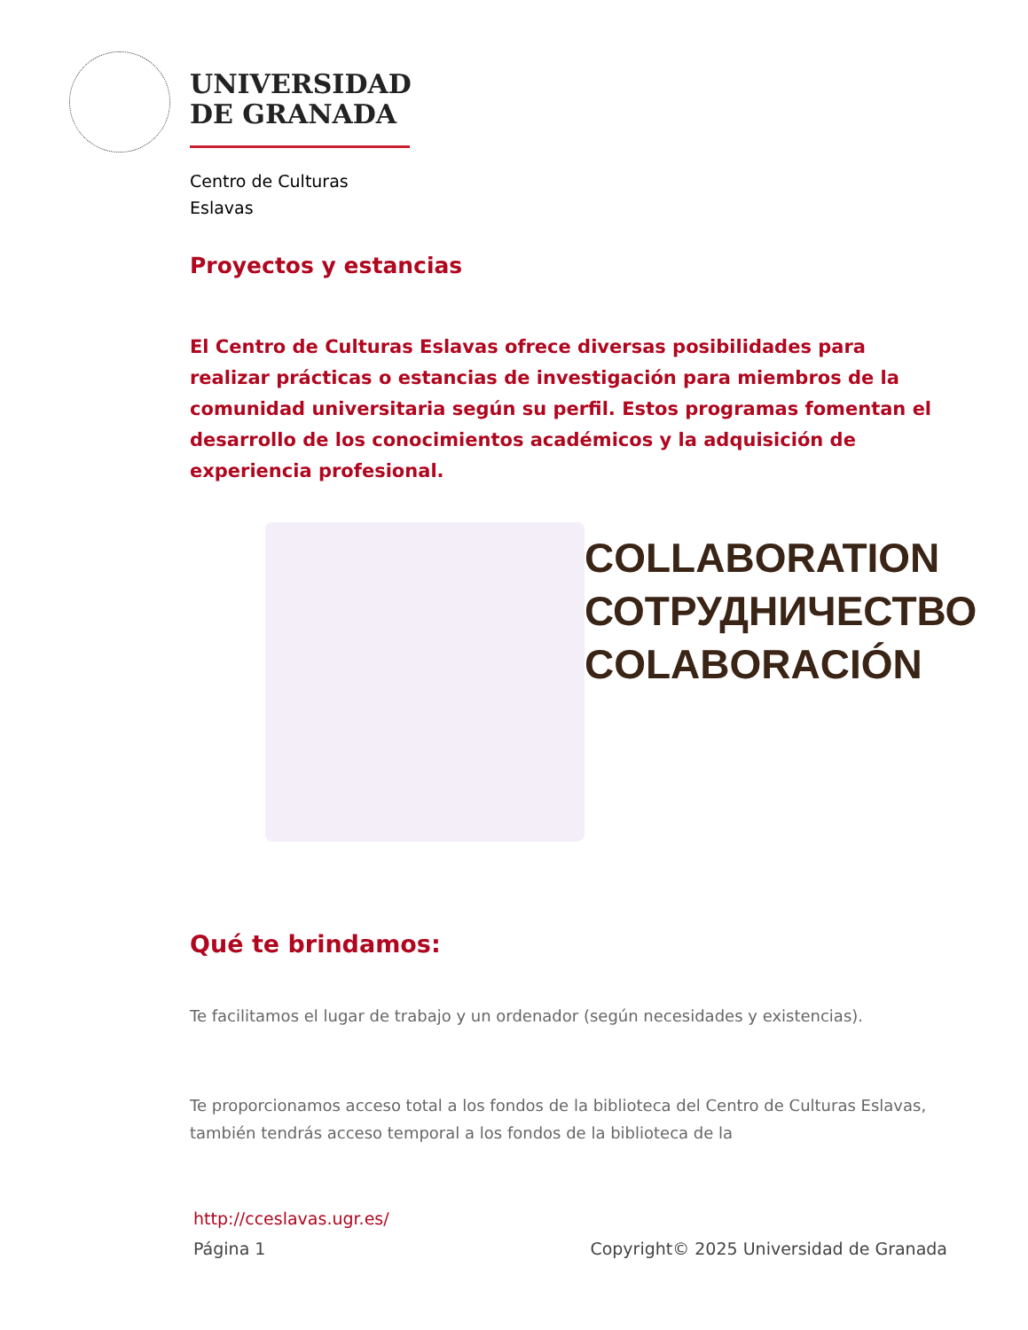UNIVERSIDAD
DE GRANADA
Centro de Culturas
Eslavas
Proyectos y estancias
El Centro de Culturas Eslavas ofrece diversas posibilidades para realizar prácticas o estancias de investigación para miembros de la comunidad universitaria según su perfil. Estos programas fomentan el desarrollo de los conocimientos académicos y la adquisición de experiencia profesional.
COLLABORATION
СОТРУДНИЧЕСТВО
COLABORACIÓN
Qué te brindamos:
Te facilitamos el lugar de trabajo y un ordenador (según necesidades y existencias).
Te proporcionamos acceso total a los fondos de la biblioteca del Centro de Culturas Eslavas, también tendrás acceso temporal a los fondos de la biblioteca de la
http://cceslavas.ugr.es/
Página 1 Copyright© 2025 Universidad de Granada